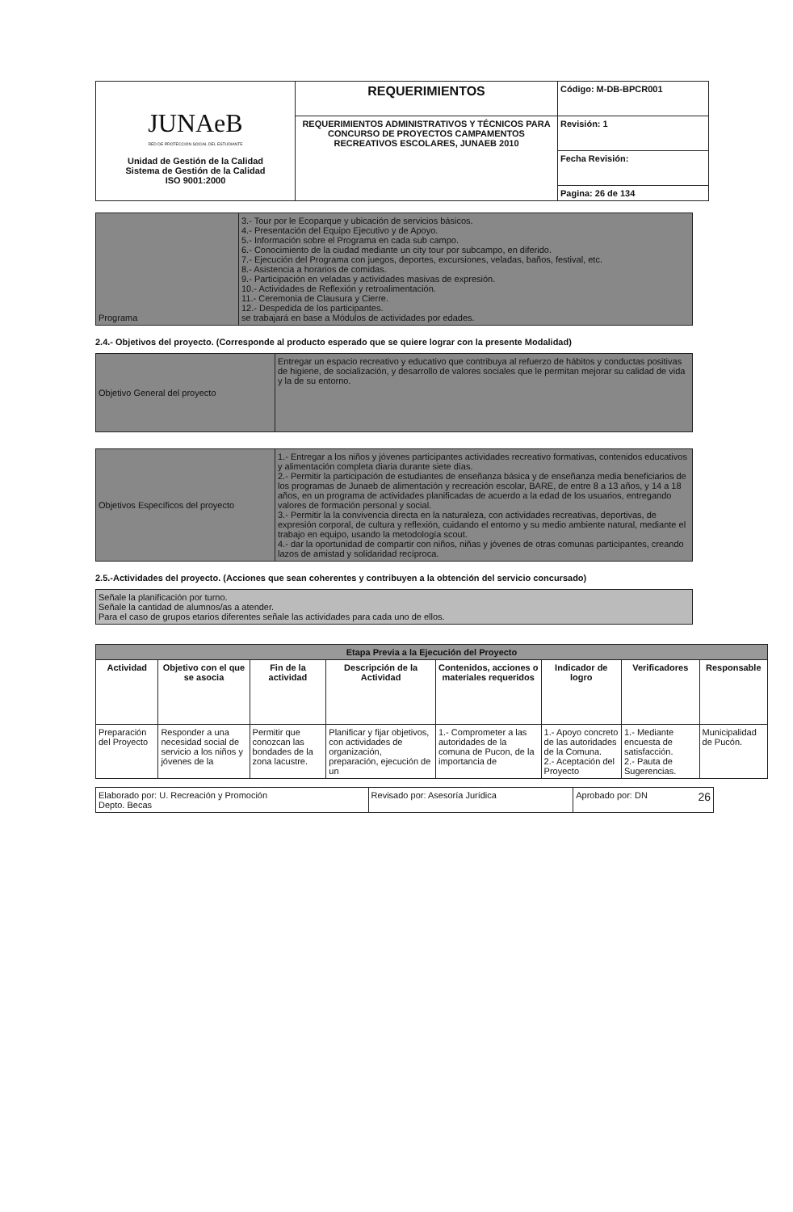| JUNAeB RED DE PROTECCION SOCIAL DEL ESTUDIANTE Unidad de Gestión de la Calidad Sistema de Gestión de la Calidad ISO 9001:2000 | REQUERIMIENTOS | Código: M-DB-BPCR001 |
| | REQUERIMIENTOS ADMINISTRATIVOS Y TÉCNICOS PARA CONCURSO DE PROYECTOS CAMPAMENTOS RECREATIVOS ESCOLARES, JUNAEB 2010 | Revisión: 1 |
| | | Fecha Revisión: |
| | | Pagina: 26 de 134 |
| Programa | 3.- Tour por le Ecoparque y ubicación de servicios básicos. 4.- Presentación del Equipo Ejecutivo y de Apoyo. 5.- Información sobre el Programa en cada sub campo. 6.- Conocimiento de la ciudad mediante un city tour por subcampo, en diferido. 7.- Ejecución del Programa con juegos, deportes, excursiones, veladas, baños, festival, etc. 8.- Asistencia a horarios de comidas. 9.- Participación en veladas y actividades masivas de expresión. 10.- Actividades de Reflexión y retroalimentación. 11.- Ceremonia de Clausura y Cierre. 12.- Despedida de los participantes. se trabajará en base a Módulos de actividades por edades. |
2.4.- Objetivos del proyecto. (Corresponde al producto esperado que se quiere lograr con la presente Modalidad)
| Objetivo General del proyecto | Entregar un espacio recreativo y educativo que contribuya al refuerzo de hábitos y conductas positivas de higiene, de socialización, y desarrollo de valores sociales que le permitan mejorar su calidad de vida y la de su entorno. |
| Objetivos Específicos del proyecto | 1.- Entregar a los niños y jóvenes participantes actividades recreativo formativas, contenidos educativos y alimentación completa diaria durante siete días. 2.- Permitir la participación de estudiantes de enseñanza básica y de enseñanza media beneficiarios de los programas de Junaeb de alimentación y recreación escolar, BARE, de entre 8 a 13 años, y 14 a 18 años, en un programa de actividades planificadas de acuerdo a la edad de los usuarios, entregando valores de formación personal y social. 3.- Permitir la la convivencia directa en la naturaleza, con actividades recreativas, deportivas, de expresión corporal, de cultura y reflexión, cuidando el entorno y su medio ambiente natural, mediante el trabajo en equipo, usando la metodología scout. 4.- dar la oportunidad de compartir con niños, niñas y jóvenes de otras comunas participantes, creando lazos de amistad y solidaridad recíproca. |
2.5.-Actividades del proyecto. (Acciones que sean coherentes y contribuyen a la obtención del servicio concursado)
| Señale la planificación por turno. Señale la cantidad de alumnos/as a atender. Para el caso de grupos etarios diferentes señale las actividades para cada uno de ellos. |
| Etapa Previa a la Ejecución del Proyecto | | | | | | | |
| --- | --- | --- | --- | --- | --- | --- | --- |
| Actividad | Objetivo con el que se asocia | Fin de la actividad | Descripción de la Actividad | Contenidos, acciones o materiales requeridos | Indicador de logro | Verificadores | Responsable |
| Preparación del Proyecto | Responder a una necesidad social de servicio a los niños y jóvenes de la | Permitir que conozcan las bondades de la zona lacustre. | Planificar y fijar objetivos, con actividades de organización, preparación, ejecución de un | 1.- Comprometer a las autoridades de la comuna de Pucon, de la importancia de | 1.- Apoyo concreto de las autoridades de la Comuna. 2.- Aceptación del Proyecto | 1.- Mediante encuesta de satisfacción. 2.- Pauta de Sugerencias. | Municipalidad de Pucón. |
| Elaborado por: U. Recreación y Promoción Depto. Becas | Revisado por: Asesoría Jurídica | Aprobado por: DN 26 |